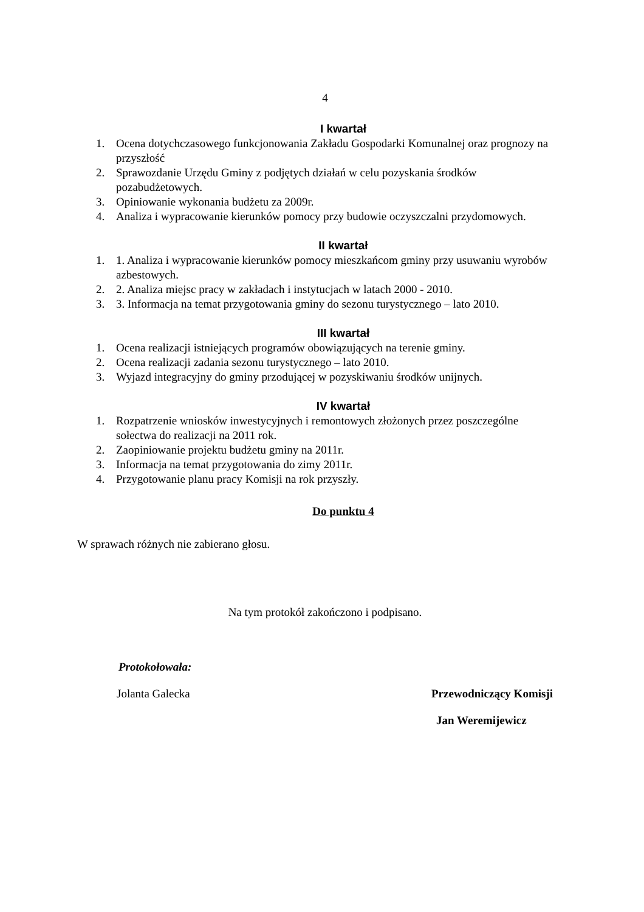4
I kwartał
1. Ocena dotychczasowego funkcjonowania Zakładu Gospodarki Komunalnej oraz prognozy na przyszłość
2. Sprawozdanie Urzędu Gminy z podjętych działań w celu pozyskania środków pozabudżetowych.
3. Opiniowanie wykonania budżetu za 2009r.
4. Analiza i wypracowanie kierunków pomocy przy budowie oczyszczalni przydomowych.
II kwartał
1. 1. Analiza i wypracowanie kierunków pomocy mieszkańcom gminy przy usuwaniu wyrobów azbestowych.
2. 2. Analiza miejsc pracy w zakładach i instytucjach w latach 2000 - 2010.
3. 3. Informacja na temat przygotowania gminy do sezonu turystycznego – lato 2010.
III kwartał
1. Ocena realizacji istniejących programów obowiązujących na terenie gminy.
2. Ocena realizacji zadania sezonu turystycznego – lato 2010.
3. Wyjazd integracyjny do gminy przodującej w pozyskiwaniu środków unijnych.
IV kwartał
1. Rozpatrzenie wniosków inwestycyjnych i remontowych złożonych przez poszczególne sołectwa do realizacji na 2011 rok.
2. Zaopiniowanie projektu budżetu gminy na 2011r.
3. Informacja na temat przygotowania do zimy 2011r.
4. Przygotowanie planu pracy Komisji na rok przyszły.
Do punktu 4
W sprawach różnych nie zabierano głosu.
Na tym protokół zakończono i podpisano.
Protokołowała:
Jolanta Galecka Przewodniczący Komisji
Jan Weremijewicz